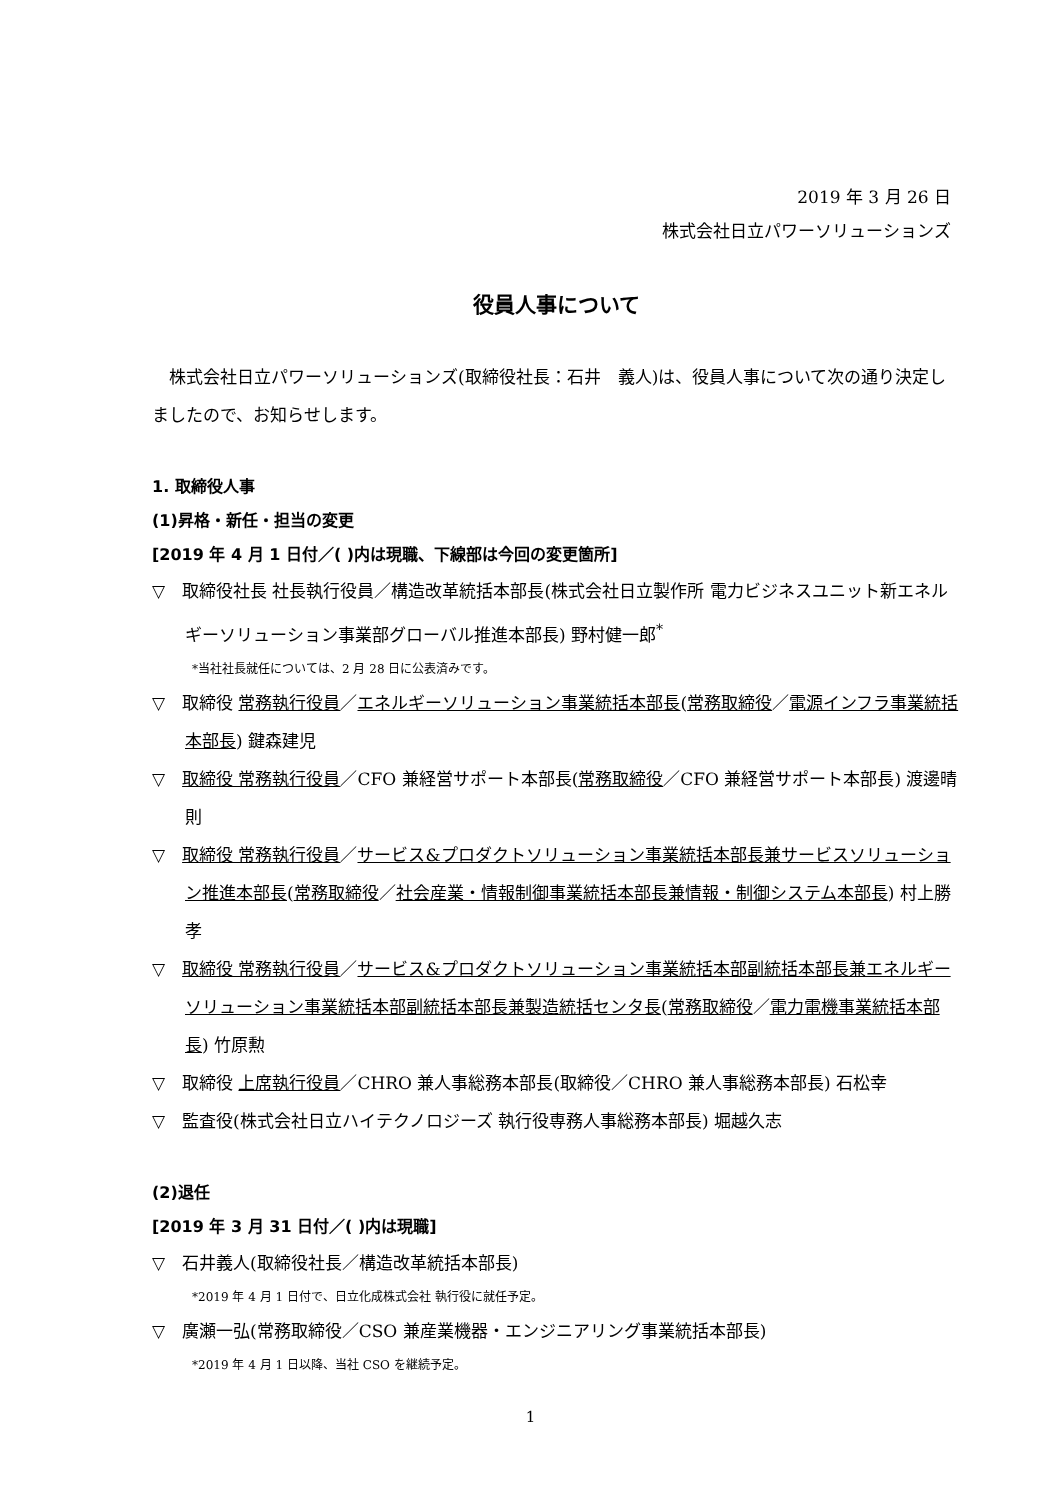2019 年 3 月 26 日
株式会社日立パワーソリューションズ
役員人事について
株式会社日立パワーソリューションズ(取締役社長：石井　義人)は、役員人事について次の通り決定しましたので、お知らせします。
1. 取締役人事
(1)昇格・新任・担当の変更
[2019 年 4 月 1 日付／( )内は現職、下線部は今回の変更箇所]
▽　取締役社長 社長執行役員／構造改革統括本部長(株式会社日立製作所 電力ビジネスユニット新エネルギーソリューション事業部グローバル推進本部長) 野村健一郎<sup>*</sup>
*当社社長就任については、2 月 28 日に公表済みです。
▽　取締役 常務執行役員／エネルギーソリューション事業統括本部長(常務取締役／電源インフラ事業統括本部長) 鍵森建児
▽　取締役 常務執行役員／CFO 兼経営サポート本部長(常務取締役／CFO 兼経営サポート本部長) 渡邊晴則
▽　取締役 常務執行役員／サービス&プロダクトソリューション事業統括本部長兼サービスソリューション推進本部長(常務取締役／社会産業・情報制御事業統括本部長兼情報・制御システム本部長) 村上勝孝
▽　取締役 常務執行役員／サービス&プロダクトソリューション事業統括本部副統括本部長兼エネルギーソリューション事業統括本部副統括本部長兼製造統括センタ長(常務取締役／電力電機事業統括本部長) 竹原勲
▽　取締役 上席執行役員／CHRO 兼人事総務本部長(取締役／CHRO 兼人事総務本部長) 石松幸
▽　監査役(株式会社日立ハイテクノロジーズ 執行役専務人事総務本部長) 堀越久志
(2)退任
[2019 年 3 月 31 日付／( )内は現職]
▽　石井義人(取締役社長／構造改革統括本部長)
*2019 年 4 月 1 日付で、日立化成株式会社 執行役に就任予定。
▽　廣瀬一弘(常務取締役／CSO 兼産業機器・エンジニアリング事業統括本部長)
*2019 年 4 月 1 日以降、当社 CSO を継続予定。
1